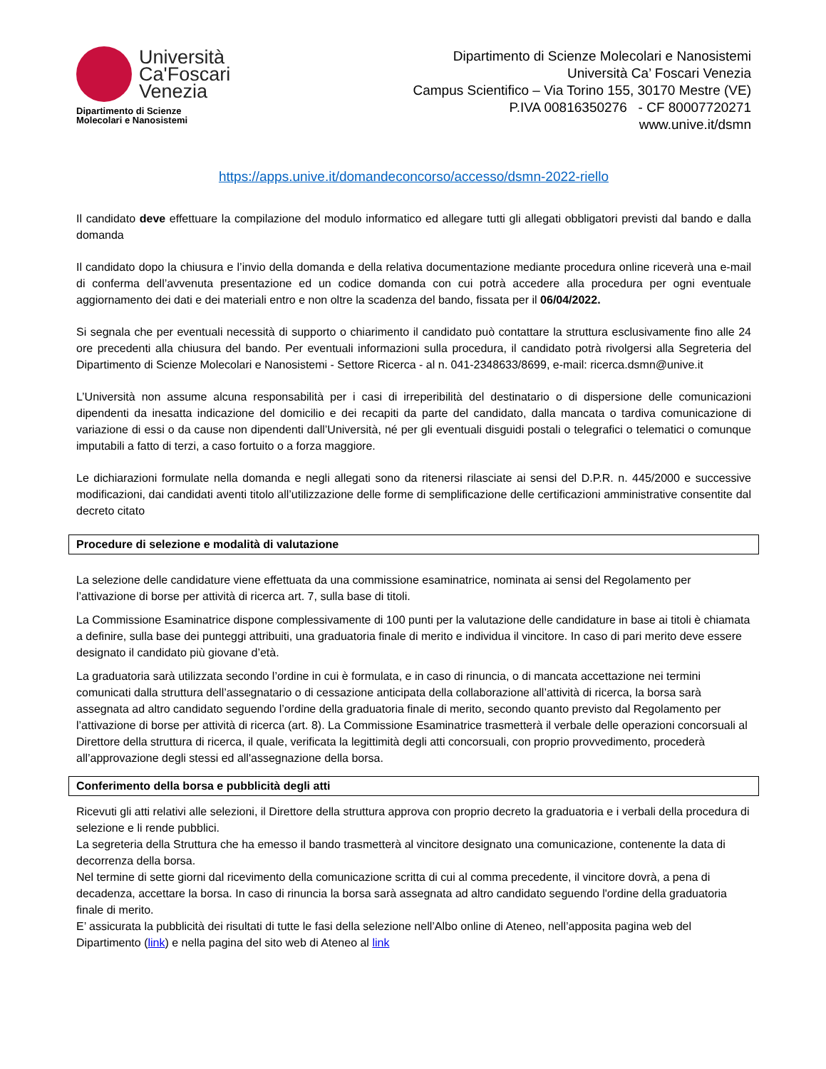Università
Ca'Foscari
Venezia
Dipartimento di Scienze
Molecolari e Nanosistemi
Dipartimento di Scienze Molecolari e Nanosistemi
Università Ca’ Foscari Venezia
Campus Scientifico – Via Torino 155, 30170 Mestre (VE)
P.IVA 00816350276 - CF 80007720271
www.unive.it/dsmn
https://apps.unive.it/domandeconcorso/accesso/dsmn-2022-riello
Il candidato deve effettuare la compilazione del modulo informatico ed allegare tutti gli allegati obbligatori previsti dal bando e dalla domanda
Il candidato dopo la chiusura e l’invio della domanda e della relativa documentazione mediante procedura online riceverà una e-mail di conferma dell’avvenuta presentazione ed un codice domanda con cui potrà accedere alla procedura per ogni eventuale aggiornamento dei dati e dei materiali entro e non oltre la scadenza del bando, fissata per il 06/04/2022.
Si segnala che per eventuali necessità di supporto o chiarimento il candidato può contattare la struttura esclusivamente fino alle 24 ore precedenti alla chiusura del bando. Per eventuali informazioni sulla procedura, il candidato potrà rivolgersi alla Segreteria del Dipartimento di Scienze Molecolari e Nanosistemi - Settore Ricerca - al n. 041-2348633/8699, e-mail: ricerca.dsmn@unive.it
L’Università non assume alcuna responsabilità per i casi di irreperibilità del destinatario o di dispersione delle comunicazioni dipendenti da inesatta indicazione del domicilio e dei recapiti da parte del candidato, dalla mancata o tardiva comunicazione di variazione di essi o da cause non dipendenti dall’Università, né per gli eventuali disguidi postali o telegrafici o telematici o comunque imputabili a fatto di terzi, a caso fortuito o a forza maggiore.
Le dichiarazioni formulate nella domanda e negli allegati sono da ritenersi rilasciate ai sensi del D.P.R. n. 445/2000 e successive modificazioni, dai candidati aventi titolo all’utilizzazione delle forme di semplificazione delle certificazioni amministrative consentite dal decreto citato
Procedure di selezione e modalità di valutazione
La selezione delle candidature viene effettuata da una commissione esaminatrice, nominata ai sensi del Regolamento per l’attivazione di borse per attività di ricerca art. 7, sulla base di titoli.
La Commissione Esaminatrice dispone complessivamente di 100 punti per la valutazione delle candidature in base ai titoli è chiamata a definire, sulla base dei punteggi attribuiti, una graduatoria finale di merito e individua il vincitore. In caso di pari merito deve essere designato il candidato più giovane d’età.
La graduatoria sarà utilizzata secondo l’ordine in cui è formulata, e in caso di rinuncia, o di mancata accettazione nei termini comunicati dalla struttura dell’assegnatario o di cessazione anticipata della collaborazione all’attività di ricerca, la borsa sarà assegnata ad altro candidato seguendo l’ordine della graduatoria finale di merito, secondo quanto previsto dal Regolamento per l’attivazione di borse per attività di ricerca (art. 8). La Commissione Esaminatrice trasmetterà il verbale delle operazioni concorsuali al Direttore della struttura di ricerca, il quale, verificata la legittimità degli atti concorsuali, con proprio provvedimento, procederà all’approvazione degli stessi ed all'assegnazione della borsa.
Conferimento della borsa e pubblicità degli atti
Ricevuti gli atti relativi alle selezioni, il Direttore della struttura approva con proprio decreto la graduatoria e i verbali della procedura di selezione e li rende pubblici.
La segreteria della Struttura che ha emesso il bando trasmetterà al vincitore designato una comunicazione, contenente la data di decorrenza della borsa.
Nel termine di sette giorni dal ricevimento della comunicazione scritta di cui al comma precedente, il vincitore dovrà, a pena di decadenza, accettare la borsa. In caso di rinuncia la borsa sarà assegnata ad altro candidato seguendo l'ordine della graduatoria finale di merito.
E’ assicurata la pubblicità dei risultati di tutte le fasi della selezione nell’Albo online di Ateneo, nell’apposita pagina web del Dipartimento (link) e nella pagina del sito web di Ateneo al link